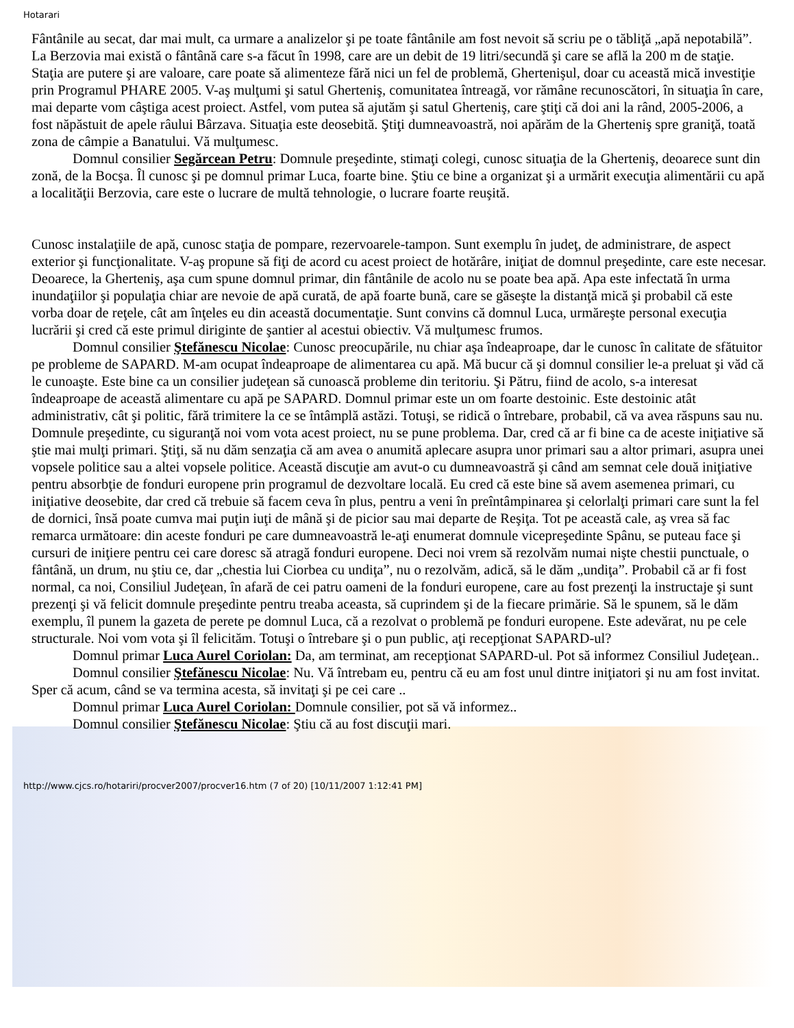Hotarari
Fântânile au secat, dar mai mult, ca urmare a analizelor şi pe toate fântânile am fost nevoit să scriu pe o tăbliţă „apă nepotabilă”. La Berzovia mai există o fântână care s-a făcut în 1998, care are un debit de 19 litri/secundă şi care se află la 200 m de staţie. Staţia are putere şi are valoare, care poate să alimenteze fără nici un fel de problemă, Ghertenişul, doar cu această mică investiţie prin Programul PHARE 2005. V-aş mulţumi şi satul Gherteniş, comunitatea întreagă, vor rămâne recunoscători, în situaţia în care, mai departe vom câştiga acest proiect. Astfel, vom putea să ajutăm şi satul Gherteniş, care ştiţi că doi ani la rând, 2005-2006, a fost năpăstuit de apele râului Bârzava. Situaţia este deosebită. Ştiţi dumneavoastră, noi apărăm de la Gherteniş spre graniţă, toată zona de câmpie a Banatului. Vă mulţumesc.
Domnul consilier Segărcean Petru: Domnule preşedinte, stimaţi colegi, cunosc situaţia de la Gherteniş, deoarece sunt din zonă, de la Bocşa. Îl cunosc şi pe domnul primar Luca, foarte bine. Ştiu ce bine a organizat şi a urmărit execuţia alimentării cu apă a localităţii Berzovia, care este o lucrare de multă tehnologie, o lucrare foarte reuşită.
Cunosc instalaţiile de apă, cunosc staţia de pompare, rezervoarele-tampon. Sunt exemplu în judeţ, de administrare, de aspect exterior şi funcţionalitate. V-aş propune să fiţi de acord cu acest proiect de hotărâre, iniţiat de domnul preşedinte, care este necesar. Deoarece, la Gherteniş, aşa cum spune domnul primar, din fântânile de acolo nu se poate bea apă. Apa este infectată în urma inundaţiilor şi populaţia chiar are nevoie de apă curată, de apă foarte bună, care se găseşte la distanţă mică şi probabil că este vorba doar de reţele, cât am înţeles eu din această documentaţie. Sunt convins că domnul Luca, urmăreşte personal execuţia lucrării şi cred că este primul diriginte de şantier al acestui obiectiv. Vă mulţumesc frumos.
Domnul consilier Ştefănescu Nicolae: Cunosc preocupările, nu chiar aşa îndeaproape, dar le cunosc în calitate de sfătuitor pe probleme de SAPARD. M-am ocupat îndeaproape de alimentarea cu apă. Mă bucur că şi domnul consilier le-a preluat şi văd că le cunoaşte. Este bine ca un consilier judeţean să cunoască probleme din teritoriu. Şi Pătru, fiind de acolo, s-a interesat îndeaproape de această alimentare cu apă pe SAPARD. Domnul primar este un om foarte destoinic. Este destoinic atât administrativ, cât şi politic, fără trimitere la ce se întâmplă astăzi. Totuşi, se ridică o întrebare, probabil, că va avea răspuns sau nu. Domnule preşedinte, cu siguranţă noi vom vota acest proiect, nu se pune problema. Dar, cred că ar fi bine ca de aceste iniţiative să ştie mai mulţi primari. Ştiţi, să nu dăm senzaţia că am avea o anumită aplecare asupra unor primari sau a altor primari, asupra unei vopsele politice sau a altei vopsele politice. Această discuţie am avut-o cu dumneavoastră şi când am semnat cele două iniţiative pentru absorbţie de fonduri europene prin programul de dezvoltare locală. Eu cred că este bine să avem asemenea primari, cu iniţiative deosebite, dar cred că trebuie să facem ceva în plus, pentru a veni în preîntâmpinarea şi celorlalţi primari care sunt la fel de dornici, însă poate cumva mai puţin iuţi de mână şi de picior sau mai departe de Reşiţa. Tot pe această cale, aş vrea să fac remarca următoare: din aceste fonduri pe care dumneavoastră le-aţi enumerat domnule vicepreşedinte Spânu, se puteau face şi cursuri de iniţiere pentru cei care doresc să atragă fonduri europene. Deci noi vrem să rezolvăm numai nişte chestii punctuale, o fântână, un drum, nu ştiu ce, dar „chestia lui Ciorbea cu undiţa”, nu o rezolvăm, adică, să le dăm „undiţa”. Probabil că ar fi fost normal, ca noi, Consiliul Judeţean, în afară de cei patru oameni de la fonduri europene, care au fost prezenţi la instructaje şi sunt prezenţi şi vă felicit domnule preşedinte pentru treaba aceasta, să cuprindem şi de la fiecare primărie. Să le spunem, să le dăm exemplu, îl punem la gazeta de perete pe domnul Luca, că a rezolvat o problemă pe fonduri europene. Este adevărat, nu pe cele structurale. Noi vom vota şi îl felicităm. Totuşi o întrebare şi o pun public, aţi recepţionat SAPARD-ul?
Domnul primar Luca Aurel Coriolan: Da, am terminat, am recepţionat SAPARD-ul. Pot să informez Consiliul Judeţean..
Domnul consilier Ştefănescu Nicolae: Nu. Vă întrebam eu, pentru că eu am fost unul dintre iniţiatori şi nu am fost invitat. Sper că acum, când se va termina acesta, să invitaţi şi pe cei care ..
Domnul primar Luca Aurel Coriolan: Domnule consilier, pot să vă informez..
Domnul consilier Ştefănescu Nicolae: Ştiu că au fost discuţii mari.
http://www.cjcs.ro/hotariri/procver2007/procver16.htm (7 of 20) [10/11/2007 1:12:41 PM]